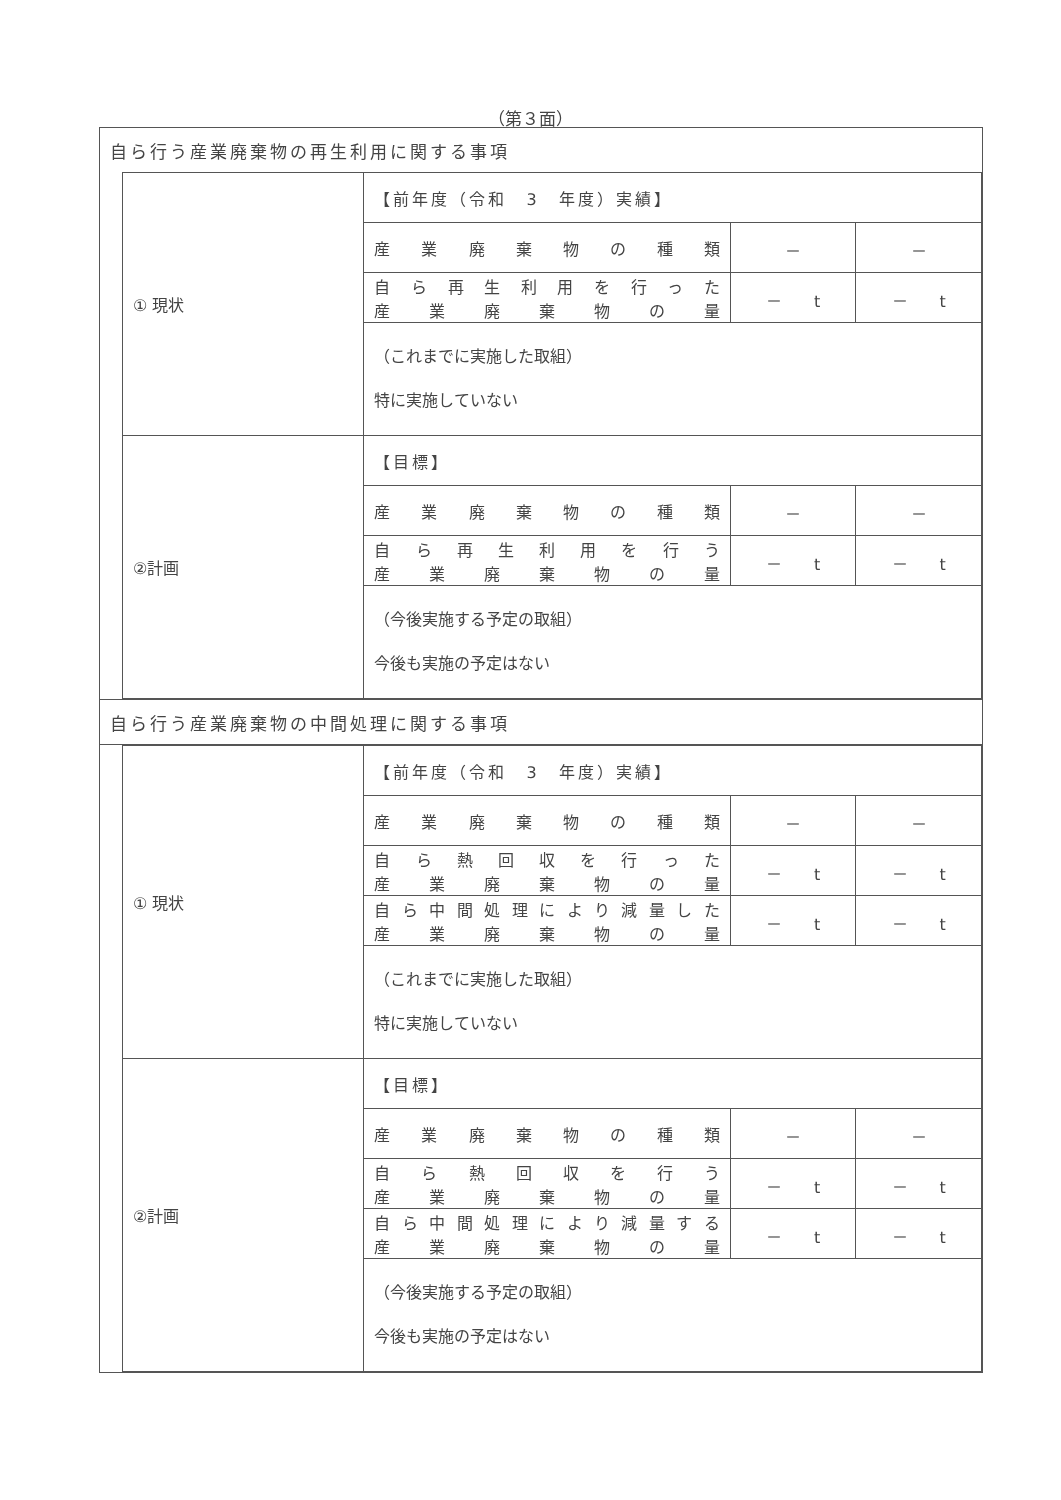（第３面）
| 自ら行う産業廃棄物の再生利用に関する事項 |
| / ① 現状 / 【前年度（令和 3 年度）実績】 / / / / / 産業廃棄物の種類 / － / － / / / 自ら再生利用を行った 産業廃棄物の量 / － t / － t / / / （これまでに実施した取組） 特に実施していない / / / / ②計画 / 【目標】 / / / / / 産業廃棄物の種類 / － / － / / / 自ら再生利用を行う 産業廃棄物の量 / － t / － t / / / （今後実施する予定の取組） 今後も実施の予定はない / / / |
| 自ら行う産業廃棄物の中間処理に関する事項 |
| / ① 現状 / 【前年度（令和 3 年度）実績】 / / / / / 産業廃棄物の種類 / － / － / / / 自ら熱回収を行った 産業廃棄物の量 / － t / － t / / / 自ら中間処理により減量した 産業廃棄物の量 / － t / － t / / / （これまでに実施した取組） 特に実施していない / / / / ②計画 / 【目標】 / / / / / 産業廃棄物の種類 / － / － / / / 自ら熱回収を行う 産業廃棄物の量 / － t / － t / / / 自ら中間処理により減量する 産業廃棄物の量 / － t / － t / / / （今後実施する予定の取組） 今後も実施の予定はない / / / |